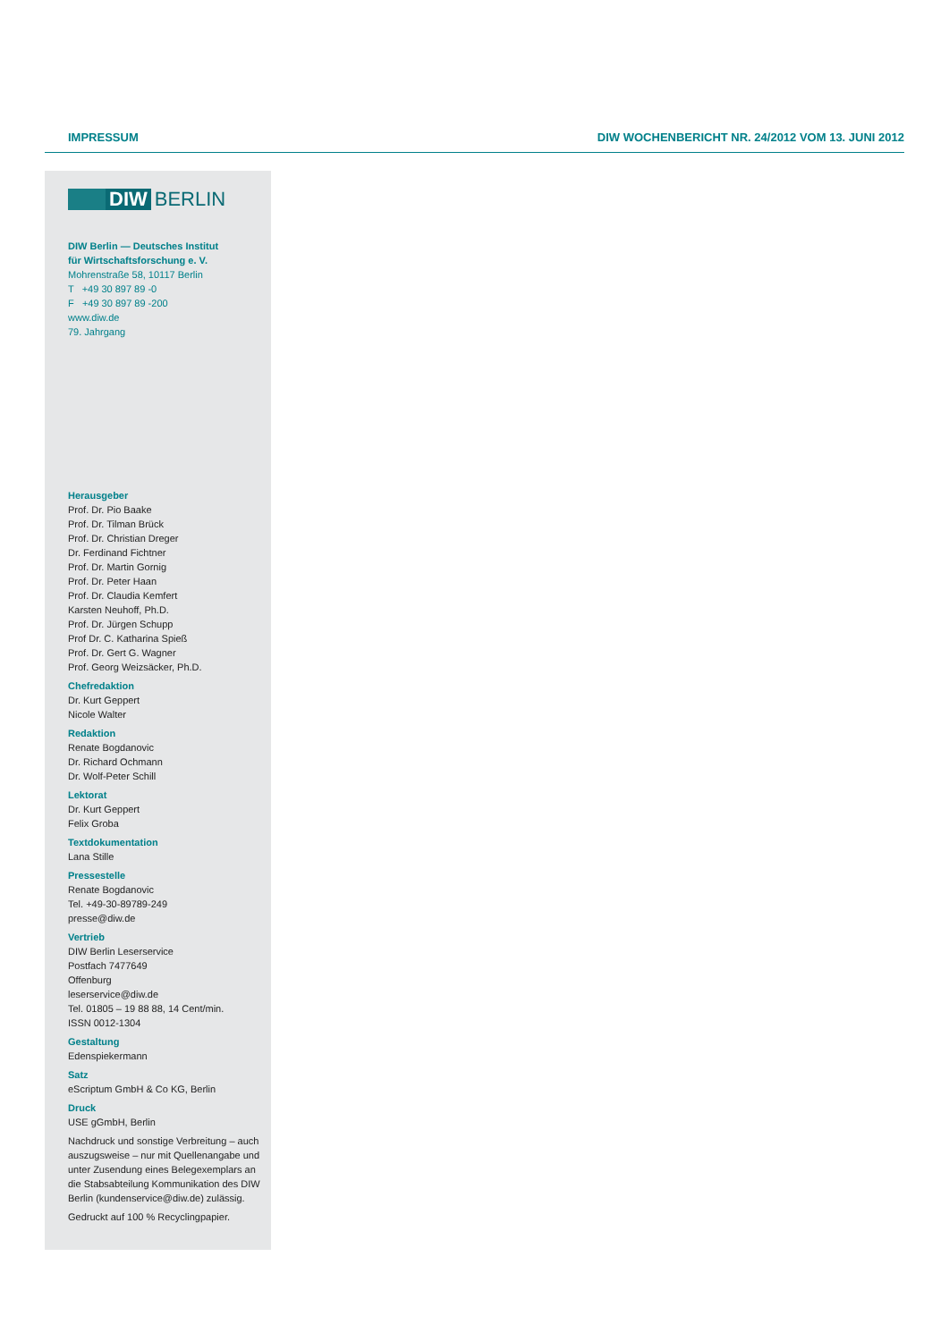IMPRESSUM DIW WOCHENBERICHT NR. 24/2012 VOM 13. JUNI 2012
DIW
BERLIN
DIW Berlin — Deutsches Institut
für Wirtschaftsforschung e. V.
Mohrenstraße 58, 10117 Berlin
T +49 30 897 89 -0
F +49 30 897 89 -200
www.diw.de
79. Jahrgang
Herausgeber
Prof. Dr. Pio Baake
Prof. Dr. Tilman Brück
Prof. Dr. Christian Dreger
Dr. Ferdinand Fichtner
Prof. Dr. Martin Gornig
Prof. Dr. Peter Haan
Prof. Dr. Claudia Kemfert
Karsten Neuhoff, Ph.D.
Prof. Dr. Jürgen Schupp
Prof Dr. C. Katharina Spieß
Prof. Dr. Gert G. Wagner
Prof. Georg Weizsäcker, Ph.D.
Chefredaktion
Dr. Kurt Geppert
Nicole Walter
Redaktion
Renate Bogdanovic
Dr. Richard Ochmann
Dr. Wolf-Peter Schill
Lektorat
Dr. Kurt Geppert
Felix Groba
Textdokumentation
Lana Stille
Pressestelle
Renate Bogdanovic
Tel. +49-30-89789-249
presse@diw.de
Vertrieb
DIW Berlin Leserservice
Postfach 7477649
Offenburg
leserservice@diw.de
Tel. 01805 – 19 88 88, 14 Cent/min.
ISSN 0012-1304
Gestaltung
Edenspiekermann
Satz
eScriptum GmbH & Co KG, Berlin
Druck
USE gGmbH, Berlin
Nachdruck und sonstige Verbreitung – auch auszugsweise – nur mit Quellen­angabe und unter Zusendung eines Belegexemplars an die Stabsabteilung Kommunikation des DIW Berlin (kundenservice@diw.de) zulässig.
Gedruckt auf 100 % Recyclingpapier.